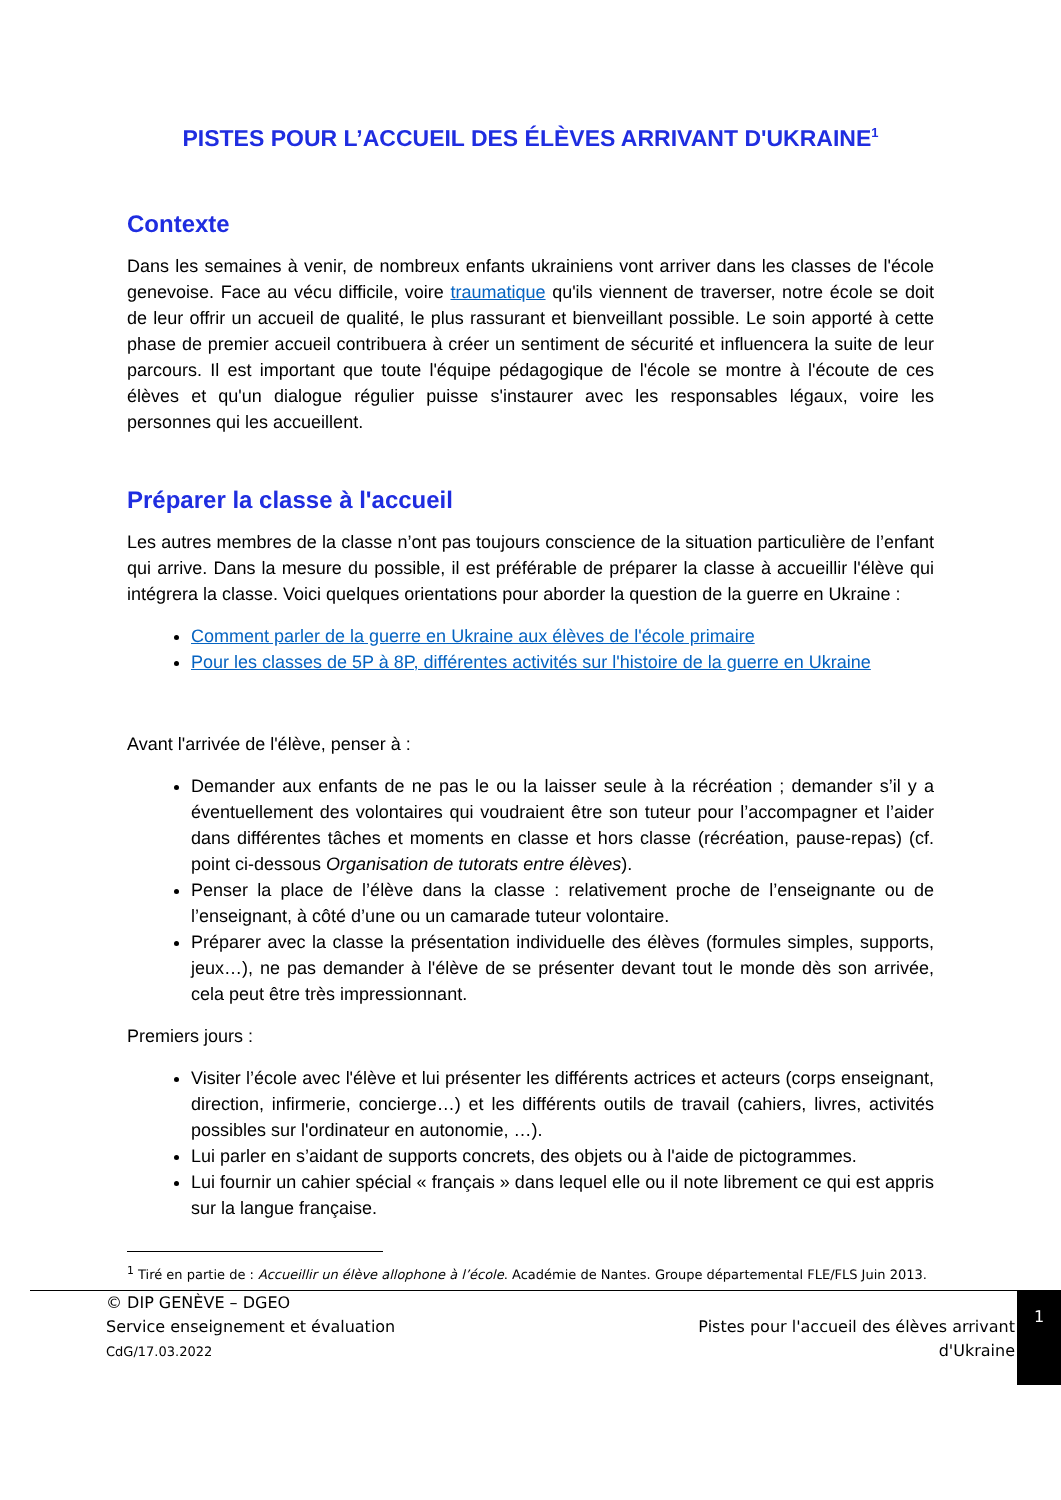PISTES POUR L’ACCUEIL DES ÉLÈVES ARRIVANT D'UKRAINE<sup>1</sup>
Contexte
Dans les semaines à venir, de nombreux enfants ukrainiens vont arriver dans les classes de l'école genevoise. Face au vécu difficile, voire traumatique qu'ils viennent de traverser, notre école se doit de leur offrir un accueil de qualité, le plus rassurant et bienveillant possible. Le soin apporté à cette phase de premier accueil contribuera à créer un sentiment de sécurité et influencera la suite de leur parcours. Il est important que toute l'équipe pédagogique de l'école se montre à l'écoute de ces élèves et qu'un dialogue régulier puisse s'instaurer avec les responsables légaux, voire les personnes qui les accueillent.
Préparer la classe à l'accueil
Les autres membres de la classe n’ont pas toujours conscience de la situation particulière de l’enfant qui arrive. Dans la mesure du possible, il est préférable de préparer la classe à accueillir l'élève qui intégrera la classe. Voici quelques orientations pour aborder la question de la guerre en Ukraine :
Comment parler de la guerre en Ukraine aux élèves de l'école primaire
Pour les classes de 5P à 8P, différentes activités sur l'histoire de la guerre en Ukraine
Avant l'arrivée de l'élève, penser à :
Demander aux enfants de ne pas le ou la laisser seule à la récréation ; demander s’il y a éventuellement des volontaires qui voudraient être son tuteur pour l’accompagner et l’aider dans différentes tâches et moments en classe et hors classe (récréation, pause-repas) (cf. point ci-dessous Organisation de tutorats entre élèves).
Penser la place de l’élève dans la classe : relativement proche de l’enseignante ou de l’enseignant, à côté d’une ou un camarade tuteur volontaire.
Préparer avec la classe la présentation individuelle des élèves (formules simples, supports, jeux…), ne pas demander à l'élève de se présenter devant tout le monde dès son arrivée, cela peut être très impressionnant.
Premiers jours :
Visiter l’école avec l'élève et lui présenter les différents actrices et acteurs (corps enseignant, direction, infirmerie, concierge…) et les différents outils de travail (cahiers, livres, activités possibles sur l'ordinateur en autonomie, …).
Lui parler en s’aidant de supports concrets, des objets ou à l'aide de pictogrammes.
Lui fournir un cahier spécial « français » dans lequel elle ou il note librement ce qui est appris sur la langue française.
<sup>1</sup> Tiré en partie de : Accueillir un élève allophone à l’école. Académie de Nantes. Groupe départemental FLE/FLS Juin 2013.
© DIP GENÈVE – DGEO
Service enseignement et évaluation
CdG/17.03.2022
Pistes pour l'accueil des élèves arrivant
d'Ukraine
1